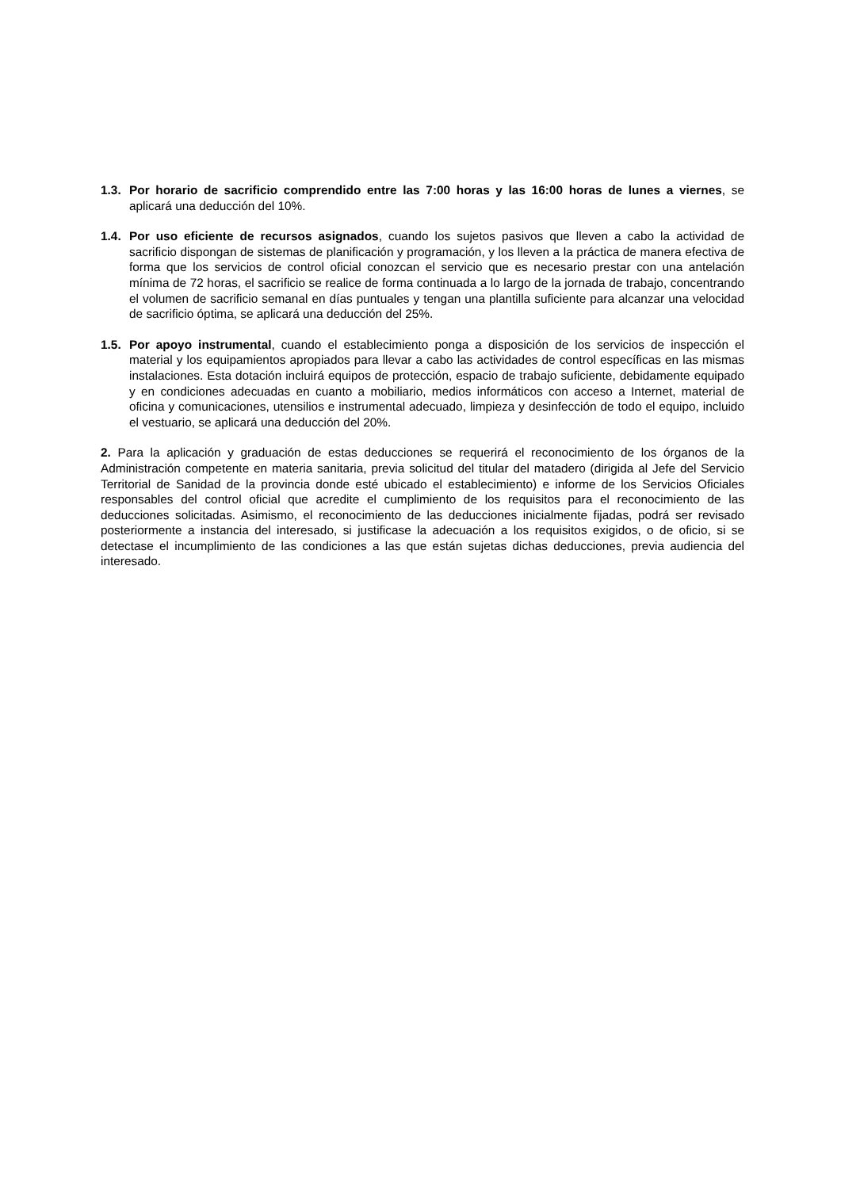1.3.
Por horario de sacrificio comprendido entre las 7:00 horas y las 16:00 horas de lunes a viernes, se aplicará una deducción del 10%.
1.4.
Por uso eficiente de recursos asignados, cuando los sujetos pasivos que lleven a cabo la actividad de sacrificio dispongan de sistemas de planificación y programación, y los lleven a la práctica de manera efectiva de forma que los servicios de control oficial conozcan el servicio que es necesario prestar con una antelación mínima de 72 horas, el sacrificio se realice de forma continuada a lo largo de la jornada de trabajo, concentrando el volumen de sacrificio semanal en días puntuales y tengan una plantilla suficiente para alcanzar una velocidad de sacrificio óptima, se aplicará una deducción del 25%.
1.5.
Por apoyo instrumental, cuando el establecimiento ponga a disposición de los servicios de inspección el material y los equipamientos apropiados para llevar a cabo las actividades de control específicas en las mismas instalaciones. Esta dotación incluirá equipos de protección, espacio de trabajo suficiente, debidamente equipado y en condiciones adecuadas en cuanto a mobiliario, medios informáticos con acceso a Internet, material de oficina y comunicaciones, utensilios e instrumental adecuado, limpieza y desinfección de todo el equipo, incluido el vestuario, se aplicará una deducción del 20%.
2. Para la aplicación y graduación de estas deducciones se requerirá el reconocimiento de los órganos de la Administración competente en materia sanitaria, previa solicitud del titular del matadero (dirigida al Jefe del Servicio Territorial de Sanidad de la provincia donde esté ubicado el establecimiento) e informe de los Servicios Oficiales responsables del control oficial que acredite el cumplimiento de los requisitos para el reconocimiento de las deducciones solicitadas. Asimismo, el reconocimiento de las deducciones inicialmente fijadas, podrá ser revisado posteriormente a instancia del interesado, si justificase la adecuación a los requisitos exigidos, o de oficio, si se detectase el incumplimiento de las condiciones a las que están sujetas dichas deducciones, previa audiencia del interesado.